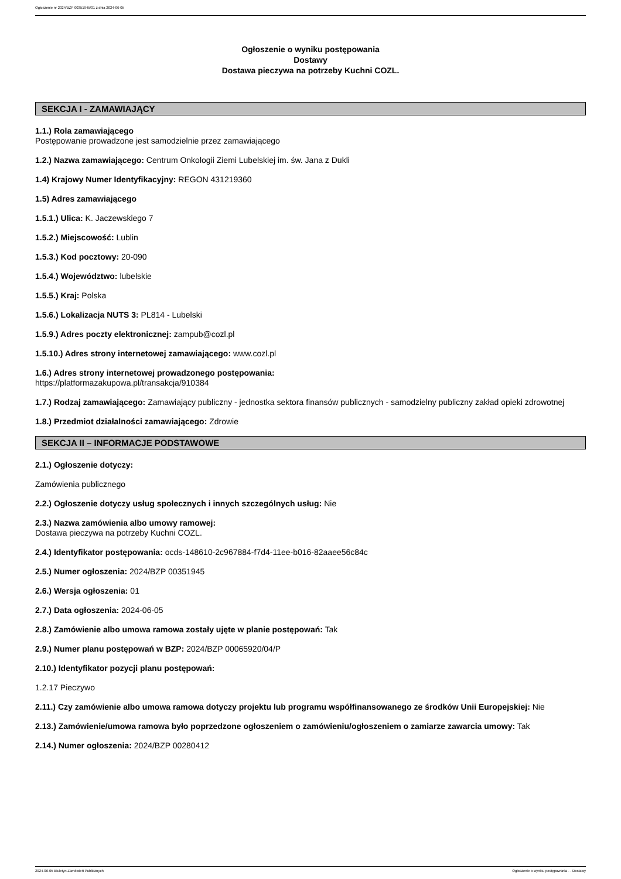Ogłoszenie nr 2024/BZP 00351945/01 z dnia 2024-06-05
Ogłoszenie o wyniku postępowania
Dostawy
Dostawa pieczywa na potrzeby Kuchni COZL.
SEKCJA I - ZAMAWIAJĄCY
1.1.) Rola zamawiającego
Postępowanie prowadzone jest samodzielnie przez zamawiającego
1.2.) Nazwa zamawiającego: Centrum Onkologii Ziemi Lubelskiej im. św. Jana z Dukli
1.4) Krajowy Numer Identyfikacyjny: REGON 431219360
1.5) Adres zamawiającego
1.5.1.) Ulica: K. Jaczewskiego 7
1.5.2.) Miejscowość: Lublin
1.5.3.) Kod pocztowy: 20-090
1.5.4.) Województwo: lubelskie
1.5.5.) Kraj: Polska
1.5.6.) Lokalizacja NUTS 3: PL814 - Lubelski
1.5.9.) Adres poczty elektronicznej: zampub@cozl.pl
1.5.10.) Adres strony internetowej zamawiającego: www.cozl.pl
1.6.) Adres strony internetowej prowadzonego postępowania:
https://platformazakupowa.pl/transakcja/910384
1.7.) Rodzaj zamawiającego: Zamawiający publiczny - jednostka sektora finansów publicznych - samodzielny publiczny zakład opieki zdrowotnej
1.8.) Przedmiot działalności zamawiającego: Zdrowie
SEKCJA II – INFORMACJE PODSTAWOWE
2.1.) Ogłoszenie dotyczy:
Zamówienia publicznego
2.2.) Ogłoszenie dotyczy usług społecznych i innych szczególnych usług: Nie
2.3.) Nazwa zamówienia albo umowy ramowej:
Dostawa pieczywa na potrzeby Kuchni COZL.
2.4.) Identyfikator postępowania: ocds-148610-2c967884-f7d4-11ee-b016-82aaee56c84c
2.5.) Numer ogłoszenia: 2024/BZP 00351945
2.6.) Wersja ogłoszenia: 01
2.7.) Data ogłoszenia: 2024-06-05
2.8.) Zamówienie albo umowa ramowa zostały ujęte w planie postępowań: Tak
2.9.) Numer planu postępowań w BZP: 2024/BZP 00065920/04/P
2.10.) Identyfikator pozycji planu postępowań:
1.2.17 Pieczywo
2.11.) Czy zamówienie albo umowa ramowa dotyczy projektu lub programu współfinansowanego ze środków Unii Europejskiej: Nie
2.13.) Zamówienie/umowa ramowa było poprzedzone ogłoszeniem o zamówieniu/ogłoszeniem o zamiarze zawarcia umowy: Tak
2.14.) Numer ogłoszenia: 2024/BZP 00280412
2024-06-05 Biuletyn Zamówień Publicznych Ogłoszenie o wyniku postępowania - - Dostawy